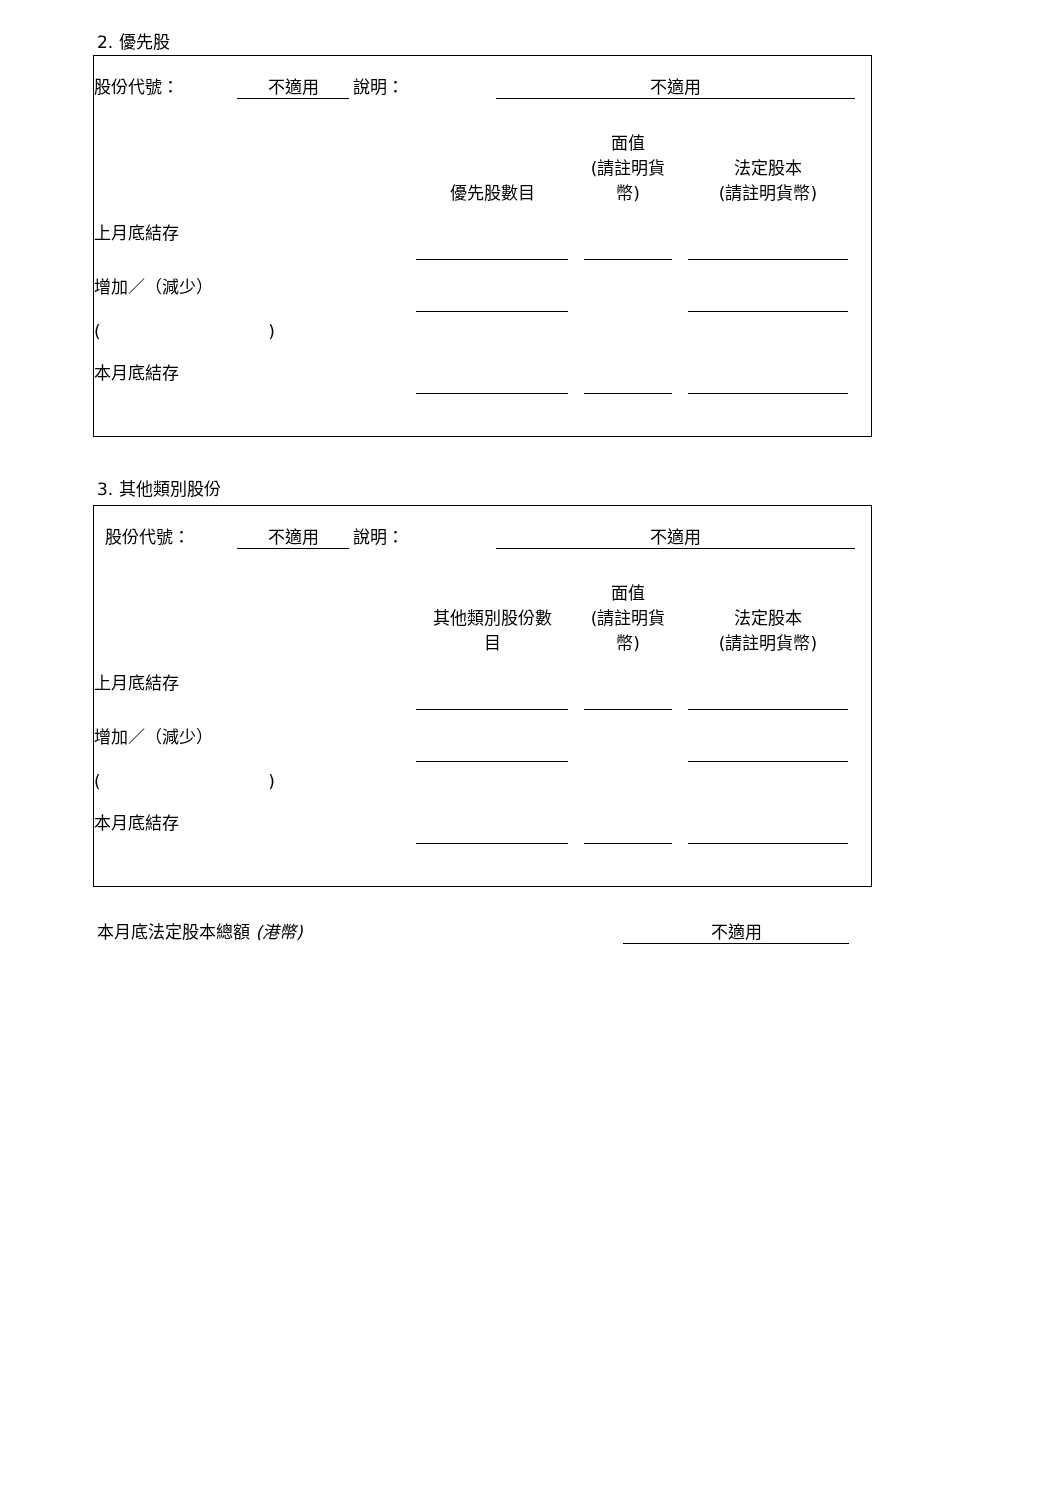2. 優先股
| 股份代號： | 不適用 | | 說明： | 不適用 | |
| | 優先股數目 | | 面值 (請註明貨 幣) | | 法定股本 (請註明貨幣) | |
| 上月底結存 | | | | | | |
| 增加／（減少） | | | | | | |
| ( ) | | | | | | |
| 本月底結存 | | | | | | |
3. 其他類別股份
| 股份代號： | 不適用 | | 說明： | 不適用 | |
| | 其他類別股份數 目 | | 面值 (請註明貨 幣) | | 法定股本 (請註明貨幣) | |
| 上月底結存 | | | | | | |
| 增加／（減少） | | | | | | |
| ( ) | | | | | | |
| 本月底結存 | | | | | | |
| 本月底法定股本總額 (港幣) | 不適用 |